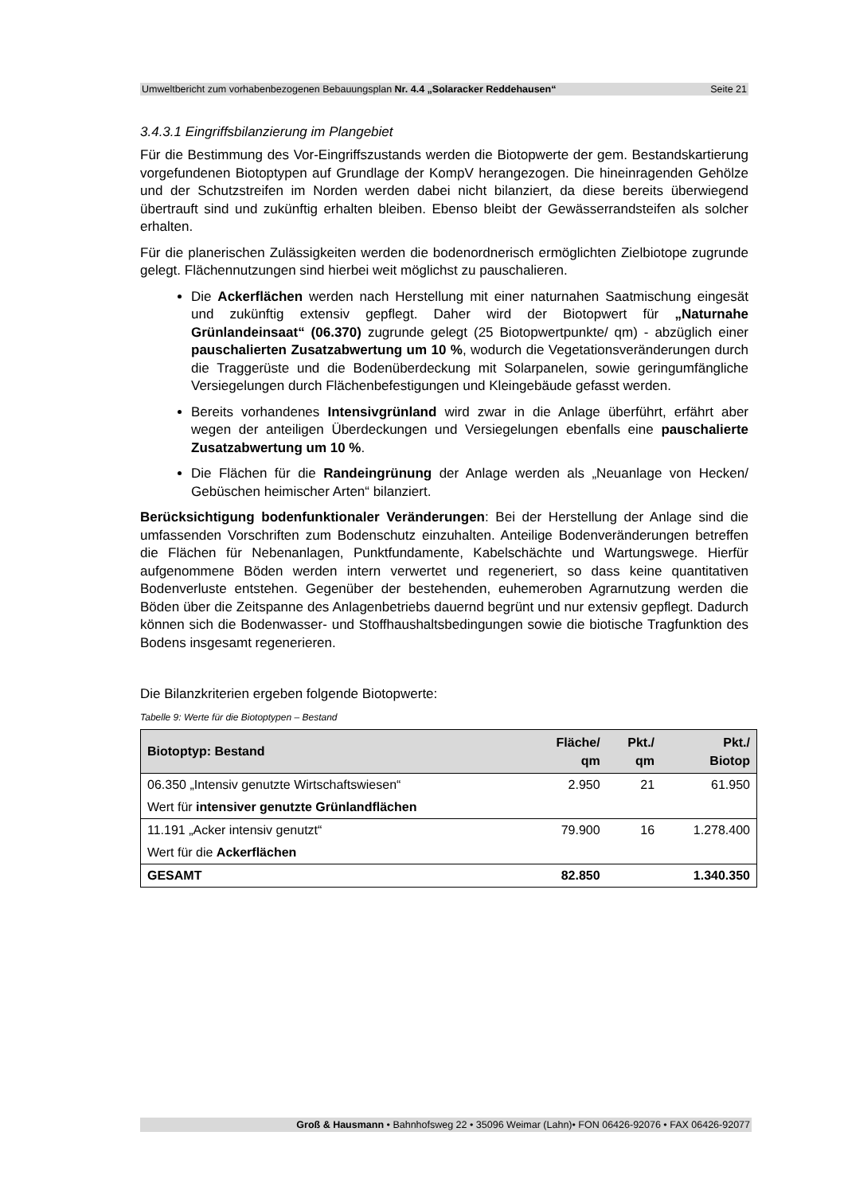Umweltbericht zum vorhabenbezogenen Bebauungsplan Nr. 4.4 „Solaracker Reddehausen“Seite 21
3.4.3.1 Eingriffsbilanzierung im Plangebiet
Für die Bestimmung des Vor-Eingriffszustands werden die Biotopwerte der gem. Bestandskartierung vorgefundenen Biotoptypen auf Grundlage der KompV herangezogen. Die hineinragenden Gehölze und der Schutzstreifen im Norden werden dabei nicht bilanziert, da diese bereits überwiegend übertrauft sind und zukünftig erhalten bleiben. Ebenso bleibt der Gewässerrandsteifen als solcher erhalten.
Für die planerischen Zulässigkeiten werden die bodenordnerisch ermöglichten Zielbiotope zugrunde gelegt. Flächennutzungen sind hierbei weit möglichst zu pauschalieren.
Die Ackerflächen werden nach Herstellung mit einer naturnahen Saatmischung eingesät und zukünftig extensiv gepflegt. Daher wird der Biotopwert für „Naturnahe Grünlandeinsaat“ (06.370) zugrunde gelegt (25 Biotopwertpunkte/ qm) - abzüglich einer pauschalierten Zusatzabwertung um 10 %, wodurch die Vegetationsveränderungen durch die Traggerüste und die Bodenüberdeckung mit Solarpanelen, sowie geringumfängliche Versiegelungen durch Flächenbefestigungen und Kleingebäude gefasst werden.
Bereits vorhandenes Intensivgrünland wird zwar in die Anlage überführt, erfährt aber wegen der anteiligen Überdeckungen und Versiegelungen ebenfalls eine pauschalierte Zusatzabwertung um 10 %.
Die Flächen für die Randeingrünung der Anlage werden als „Neuanlage von Hecken/ Gebüschen heimischer Arten“ bilanziert.
Berücksichtigung bodenfunktionaler Veränderungen: Bei der Herstellung der Anlage sind die umfassenden Vorschriften zum Bodenschutz einzuhalten. Anteilige Bodenveränderungen betreffen die Flächen für Nebenanlagen, Punktfundamente, Kabelschächte und Wartungswege. Hierfür aufgenommene Böden werden intern verwertet und regeneriert, so dass keine quantitativen Bodenverluste entstehen. Gegenüber der bestehenden, euhemeroben Agrarnutzung werden die Böden über die Zeitspanne des Anlagenbetriebs dauernd begrünt und nur extensiv gepflegt. Dadurch können sich die Bodenwasser- und Stoffhaushaltsbedingungen sowie die biotische Tragfunktion des Bodens insgesamt regenerieren.
Die Bilanzkriterien ergeben folgende Biotopwerte:
Tabelle 9: Werte für die Biotoptypen – Bestand
| Biotoptyp: Bestand | Fläche/ qm | Pkt./ qm | Pkt./ Biotop |
| --- | --- | --- | --- |
| 06.350 „Intensiv genutzte Wirtschaftswiesen“ | 2.950 | 21 | 61.950 |
| Wert für intensiver genutzte Grünlandflächen | | | |
| 11.191 „Acker intensiv genutzt“ | 79.900 | 16 | 1.278.400 |
| Wert für die Ackerflächen | | | |
| GESAMT | 82.850 | | 1.340.350 |
Groß & Hausmann • Bahnhofsweg 22 • 35096 Weimar (Lahn)• FON 06426-92076 • FAX 06426-92077